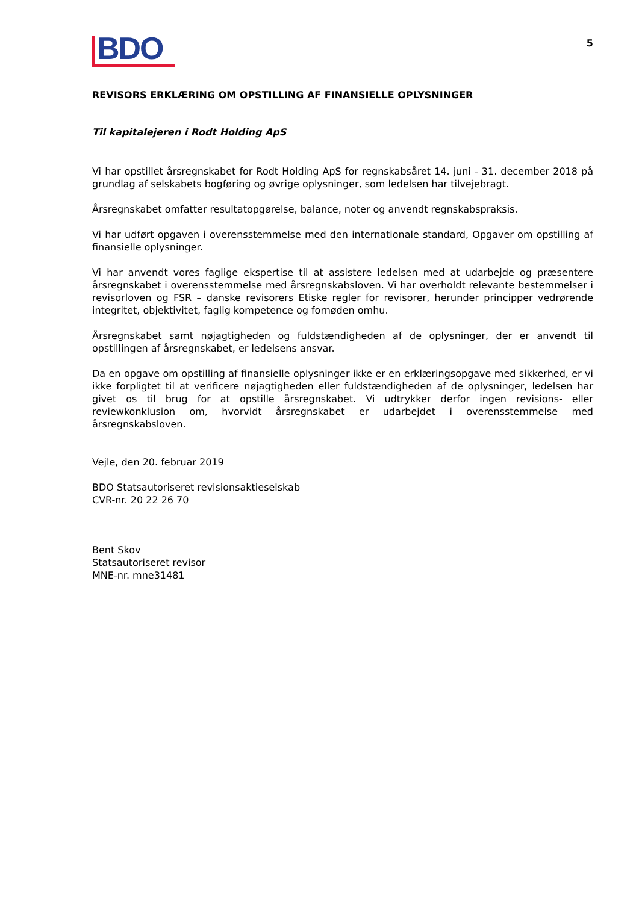BDO
5
REVISORS ERKLÆRING OM OPSTILLING AF FINANSIELLE OPLYSNINGER
Til kapitalejeren i Rodt Holding ApS
Vi har opstillet årsregnskabet for Rodt Holding ApS for regnskabsåret 14. juni - 31. december 2018 på grundlag af selskabets bogføring og øvrige oplysninger, som ledelsen har tilvejebragt.
Årsregnskabet omfatter resultatopgørelse, balance, noter og anvendt regnskabspraksis.
Vi har udført opgaven i overensstemmelse med den internationale standard, Opgaver om opstilling af finansielle oplysninger.
Vi har anvendt vores faglige ekspertise til at assistere ledelsen med at udarbejde og præsentere årsregnskabet i overensstemmelse med årsregnskabsloven. Vi har overholdt relevante bestemmelser i revisorloven og FSR – danske revisorers Etiske regler for revisorer, herunder principper vedrørende integritet, objektivitet, faglig kompetence og fornøden omhu.
Årsregnskabet samt nøjagtigheden og fuldstændigheden af de oplysninger, der er anvendt til opstillingen af årsregnskabet, er ledelsens ansvar.
Da en opgave om opstilling af finansielle oplysninger ikke er en erklæringsopgave med sikkerhed, er vi ikke forpligtet til at verificere nøjagtigheden eller fuldstændigheden af de oplysninger, ledelsen har givet os til brug for at opstille årsregnskabet. Vi udtrykker derfor ingen revisions- eller reviewkonklusion om, hvorvidt årsregnskabet er udarbejdet i overensstemmelse med årsregnskabsloven.
Vejle, den 20. februar 2019
BDO Statsautoriseret revisionsaktieselskab
CVR-nr. 20 22 26 70
Bent Skov
Statsautoriseret revisor
MNE-nr. mne31481